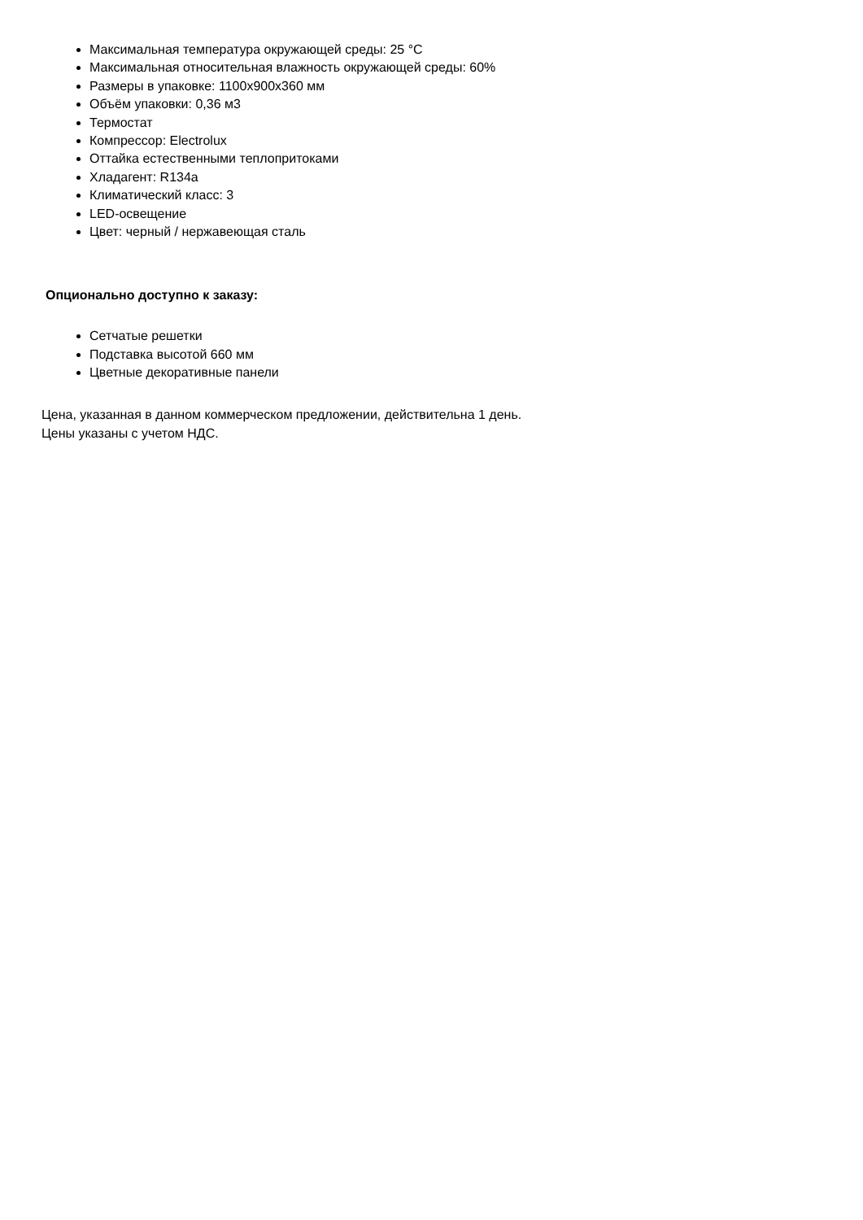Максимальная температура окружающей среды: 25 °C
Максимальная относительная влажность окружающей среды: 60%
Размеры в упаковке: 1100x900x360 мм
Объём упаковки: 0,36 м3
Термостат
Компрессор: Electrolux
Оттайка естественными теплопритоками
Хладагент: R134a
Климатический класс: 3
LED-освещение
Цвет: черный / нержавеющая сталь
Опционально доступно к заказу:
Сетчатые решетки
Подставка высотой 660 мм
Цветные декоративные панели
Цена, указанная в данном коммерческом предложении, действительна 1 день.
Цены указаны с учетом НДС.